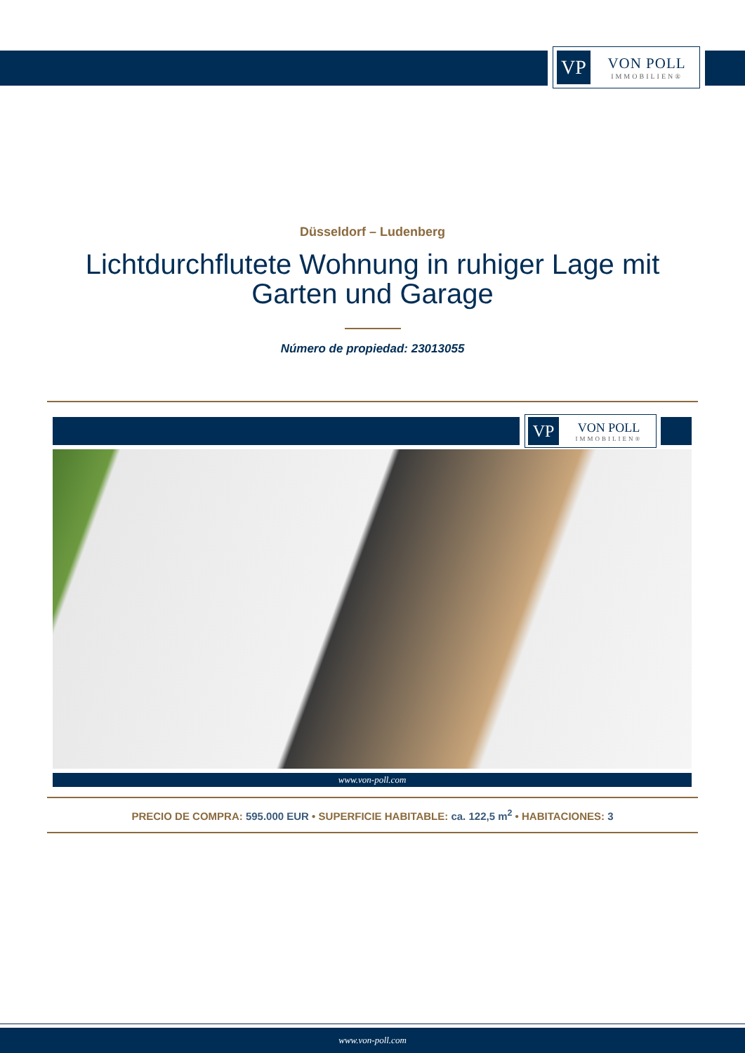VP
VON POLL
IMMOBILIEN®
Düsseldorf – Ludenberg
Lichtdurchflutete Wohnung in ruhiger Lage mit Garten und Garage
Número de propiedad: 23013055
VP
VON POLL
IMMOBILIEN®
www.von-poll.com
PRECIO DE COMPRA: 595.000 EUR • SUPERFICIE HABITABLE: ca. 122,5 m<sup>2</sup> • HABITACIONES: 3
www.von-poll.com